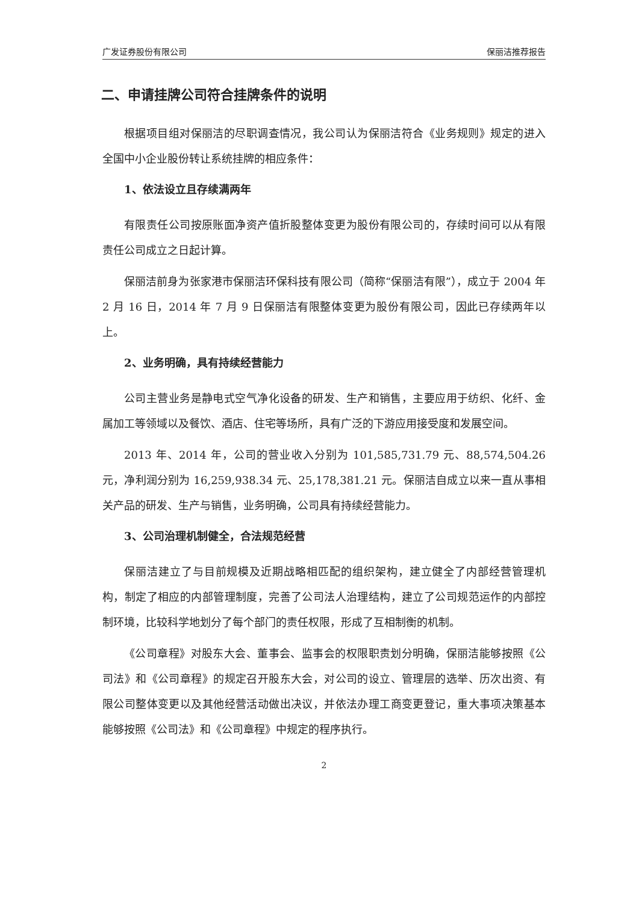广发证券股份有限公司 保丽洁推荐报告
二、申请挂牌公司符合挂牌条件的说明
根据项目组对保丽洁的尽职调查情况，我公司认为保丽洁符合《业务规则》规定的进入全国中小企业股份转让系统挂牌的相应条件：
1、依法设立且存续满两年
有限责任公司按原账面净资产值折股整体变更为股份有限公司的，存续时间可以从有限责任公司成立之日起计算。
保丽洁前身为张家港市保丽洁环保科技有限公司（简称“保丽洁有限”），成立于 2004 年 2 月 16 日，2014 年 7 月 9 日保丽洁有限整体变更为股份有限公司，因此已存续两年以上。
2、业务明确，具有持续经营能力
公司主营业务是静电式空气净化设备的研发、生产和销售，主要应用于纺织、化纤、金属加工等领域以及餐饮、酒店、住宅等场所，具有广泛的下游应用接受度和发展空间。
2013 年、2014 年，公司的营业收入分别为 101,585,731.79 元、88,574,504.26 元，净利润分别为 16,259,938.34 元、25,178,381.21 元。保丽洁自成立以来一直从事相关产品的研发、生产与销售，业务明确，公司具有持续经营能力。
3、公司治理机制健全，合法规范经营
保丽洁建立了与目前规模及近期战略相匹配的组织架构，建立健全了内部经营管理机构，制定了相应的内部管理制度，完善了公司法人治理结构，建立了公司规范运作的内部控制环境，比较科学地划分了每个部门的责任权限，形成了互相制衡的机制。
《公司章程》对股东大会、董事会、监事会的权限职责划分明确，保丽洁能够按照《公司法》和《公司章程》的规定召开股东大会，对公司的设立、管理层的选举、历次出资、有限公司整体变更以及其他经营活动做出决议，并依法办理工商变更登记，重大事项决策基本能够按照《公司法》和《公司章程》中规定的程序执行。
2